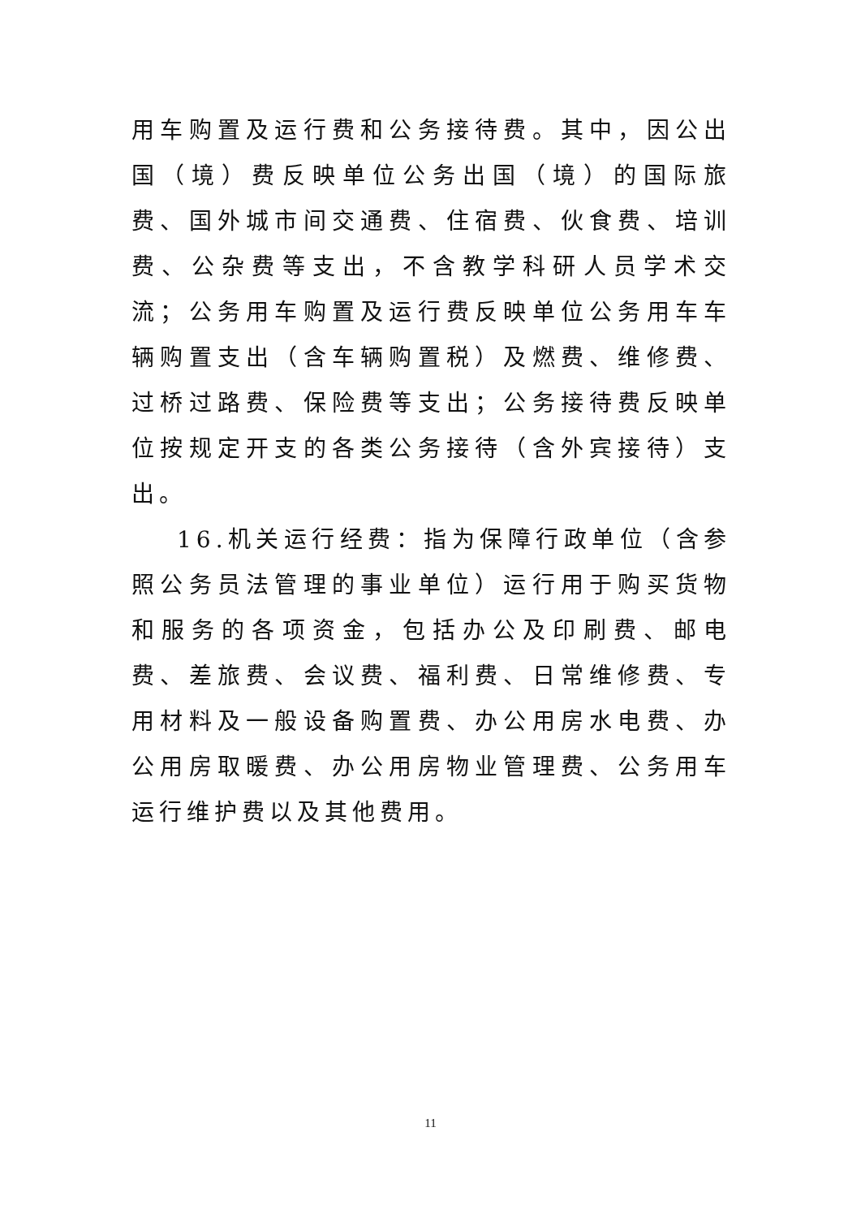用车购置及运行费和公务接待费。其中，因公出国（境）费反映单位公务出国（境）的国际旅费、国外城市间交通费、住宿费、伙食费、培训费、公杂费等支出，不含教学科研人员学术交流；公务用车购置及运行费反映单位公务用车车辆购置支出（含车辆购置税）及燃费、维修费、过桥过路费、保险费等支出；公务接待费反映单位按规定开支的各类公务接待（含外宾接待）支出。
16.机关运行经费：指为保障行政单位（含参照公务员法管理的事业单位）运行用于购买货物和服务的各项资金，包括办公及印刷费、邮电费、差旅费、会议费、福利费、日常维修费、专用材料及一般设备购置费、办公用房水电费、办公用房取暖费、办公用房物业管理费、公务用车运行维护费以及其他费用。
11